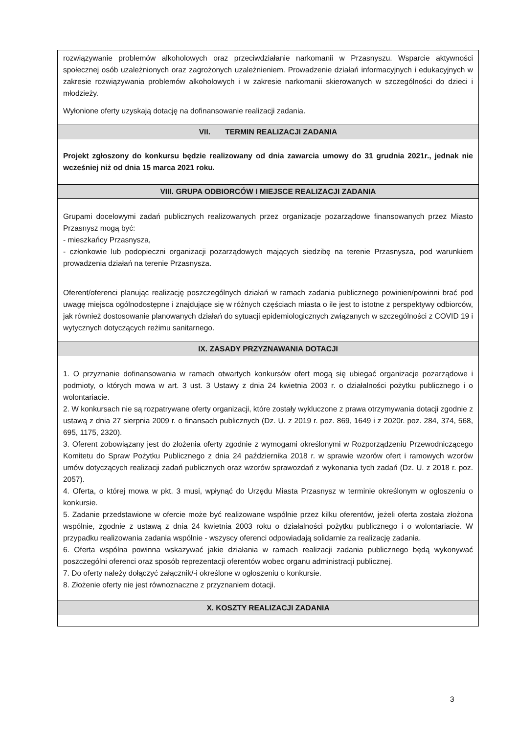| rozwiązywanie problemów alkoholowych oraz przeciwdziałanie narkomanii w Przasnyszu. Wsparcie aktywności społecznej osób uzależnionych oraz zagrożonych uzależnieniem. Prowadzenie działań informacyjnych i edukacyjnych w zakresie rozwiązywania problemów alkoholowych i w zakresie narkomanii skierowanych w szczególności do dzieci i młodzieży. Wyłonione oferty uzyskają dotację na dofinansowanie realizacji zadania. |
| VII. TERMIN REALIZACJI ZADANIA |
| Projekt zgłoszony do konkursu będzie realizowany od dnia zawarcia umowy do 31 grudnia 2021r., jednak nie wcześniej niż od dnia 15 marca 2021 roku. |
| VIII. GRUPA ODBIORCÓW I MIEJSCE REALIZACJI ZADANIA |
| Grupami docelowymi zadań publicznych realizowanych przez organizacje pozarządowe finansowanych przez Miasto Przasnysz mogą być: - mieszkańcy Przasnysza, - członkowie lub podopieczni organizacji pozarządowych mających siedzibę na terenie Przasnysza, pod warunkiem prowadzenia działań na terenie Przasnysza. Oferent/oferenci planując realizację poszczególnych działań w ramach zadania publicznego powinien/powinni brać pod uwagę miejsca ogólnodostępne i znajdujące się w różnych częściach miasta o ile jest to istotne z perspektywy odbiorców, jak również dostosowanie planowanych działań do sytuacji epidemiologicznych związanych w szczególności z COVID 19 i wytycznych dotyczących reżimu sanitarnego. |
| IX. ZASADY PRZYZNAWANIA DOTACJI |
| 1. O przyznanie dofinansowania w ramach otwartych konkursów ofert mogą się ubiegać organizacje pozarządowe i podmioty, o których mowa w art. 3 ust. 3 Ustawy z dnia 24 kwietnia 2003 r. o działalności pożytku publicznego i o wolontariacie. 2. W konkursach nie są rozpatrywane oferty organizacji, które zostały wykluczone z prawa otrzymywania dotacji zgodnie z ustawą z dnia 27 sierpnia 2009 r. o finansach publicznych (Dz. U. z 2019 r. poz. 869, 1649 i z 2020r. poz. 284, 374, 568, 695, 1175, 2320). 3. Oferent zobowiązany jest do złożenia oferty zgodnie z wymogami określonymi w Rozporządzeniu Przewodniczącego Komitetu do Spraw Pożytku Publicznego z dnia 24 października 2018 r. w sprawie wzorów ofert i ramowych wzorów umów dotyczących realizacji zadań publicznych oraz wzorów sprawozdań z wykonania tych zadań (Dz. U. z 2018 r. poz. 2057). 4. Oferta, o której mowa w pkt. 3 musi, wpłynąć do Urzędu Miasta Przasnysz w terminie określonym w ogłoszeniu o konkursie. 5. Zadanie przedstawione w ofercie może być realizowane wspólnie przez kilku oferentów, jeżeli oferta została złożona wspólnie, zgodnie z ustawą z dnia 24 kwietnia 2003 roku o działalności pożytku publicznego i o wolontariacie. W przypadku realizowania zadania wspólnie - wszyscy oferenci odpowiadają solidarnie za realizację zadania. 6. Oferta wspólna powinna wskazywać jakie działania w ramach realizacji zadania publicznego będą wykonywać poszczególni oferenci oraz sposób reprezentacji oferentów wobec organu administracji publicznej. 7. Do oferty należy dołączyć załącznik/-i określone w ogłoszeniu o konkursie. 8. Złożenie oferty nie jest równoznaczne z przyznaniem dotacji. |
| X. KOSZTY REALIZACJI ZADANIA |
3